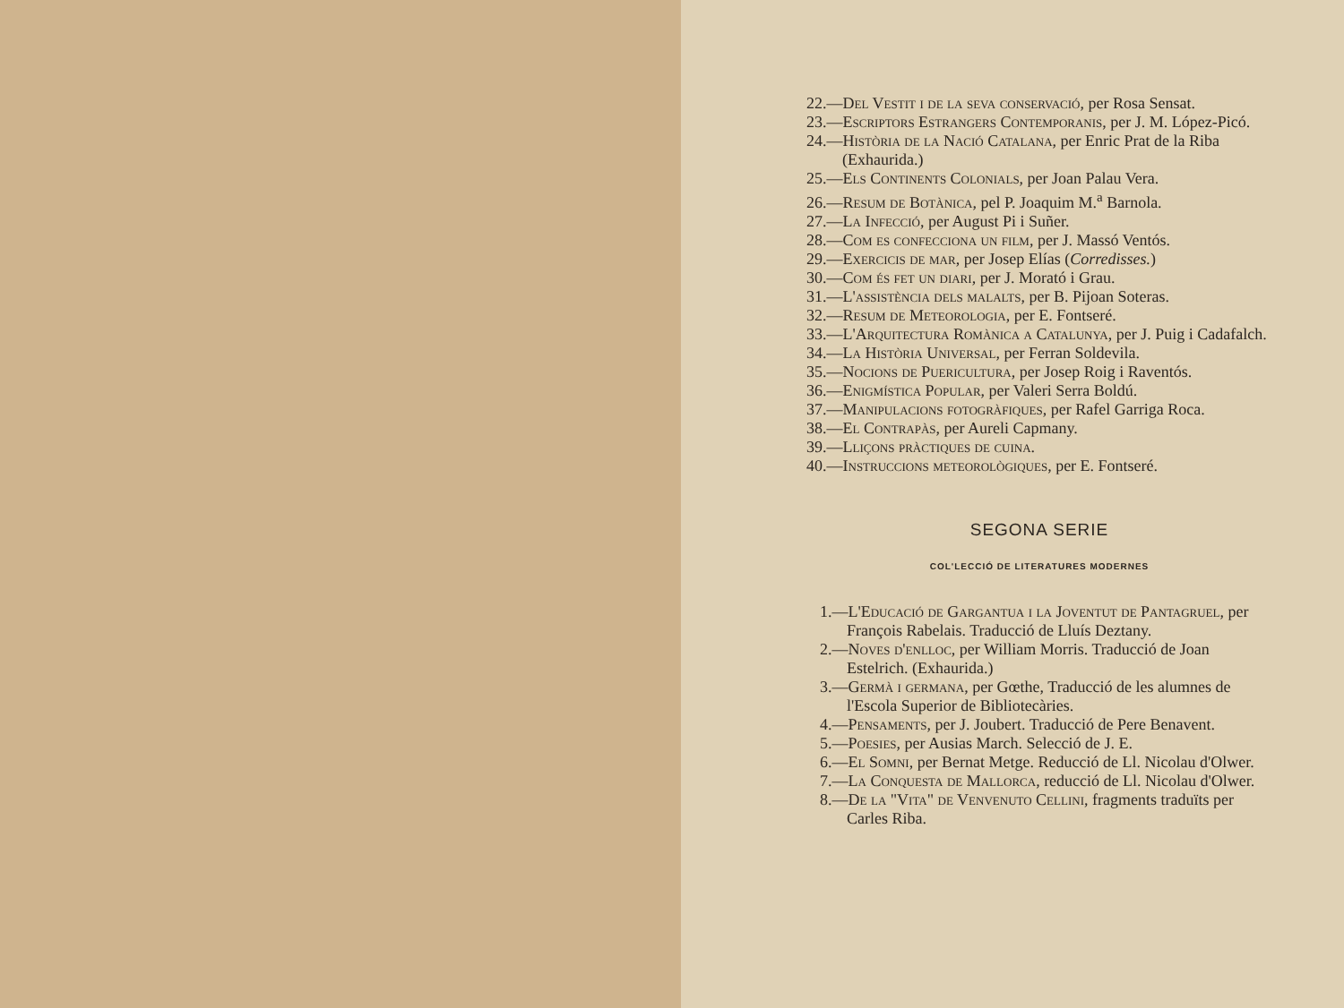22.—Del Vestit i de la seva conservació, per Rosa Sensat.
23.—Escriptors Estrangers Contemporanis, per J. M. López-Picó.
24.—Història de la Nació Catalana, per Enric Prat de la Riba (Exhaurida.)
25.—Els Continents Colonials, per Joan Palau Vera.
26.—Resum de Botànica, pel P. Joaquim M.<sup>a</sup> Barnola.
27.—La Infecció, per August Pi i Suñer.
28.—Com es confecciona un film, per J. Massó Ventós.
29.—Exercicis de mar, per Josep Elías (Corredisses.)
30.—Com és fet un diari, per J. Morató i Grau.
31.—L'assistència dels malalts, per B. Pijoan Soteras.
32.—Resum de Meteorologia, per E. Fontseré.
33.—L'Arquitectura Romànica a Catalunya, per J. Puig i Cadafalch.
34.—La Història Universal, per Ferran Soldevila.
35.—Nocions de Puericultura, per Josep Roig i Raventós.
36.—Enigmística Popular, per Valeri Serra Boldú.
37.—Manipulacions fotogràfiques, per Rafel Garriga Roca.
38.—El Contrapàs, per Aureli Capmany.
39.—Lliçons pràctiques de cuina.
40.—Instruccions meteorològiques, per E. Fontseré.
SEGONA SERIE
COL'LECCIÓ DE LITERATURES MODERNES
1.—L'Educació de Gargantua i la Joventut de Pantagruel, per François Rabelais. Traducció de Lluís Deztany.
2.—Noves d'enlloc, per William Morris. Traducció de Joan Estelrich. (Exhaurida.)
3.—Germà i germana, per Gœthe, Traducció de les alumnes de l'Escola Superior de Bibliotecàries.
4.—Pensaments, per J. Joubert. Traducció de Pere Benavent.
5.—Poesies, per Ausias March. Selecció de J. E.
6.—El Somni, per Bernat Metge. Reducció de Ll. Nicolau d'Olwer.
7.—La Conquesta de Mallorca, reducció de Ll. Nicolau d'Olwer.
8.—De la "Vita" de Venvenuto Cellini, fragments traduïts per Carles Riba.